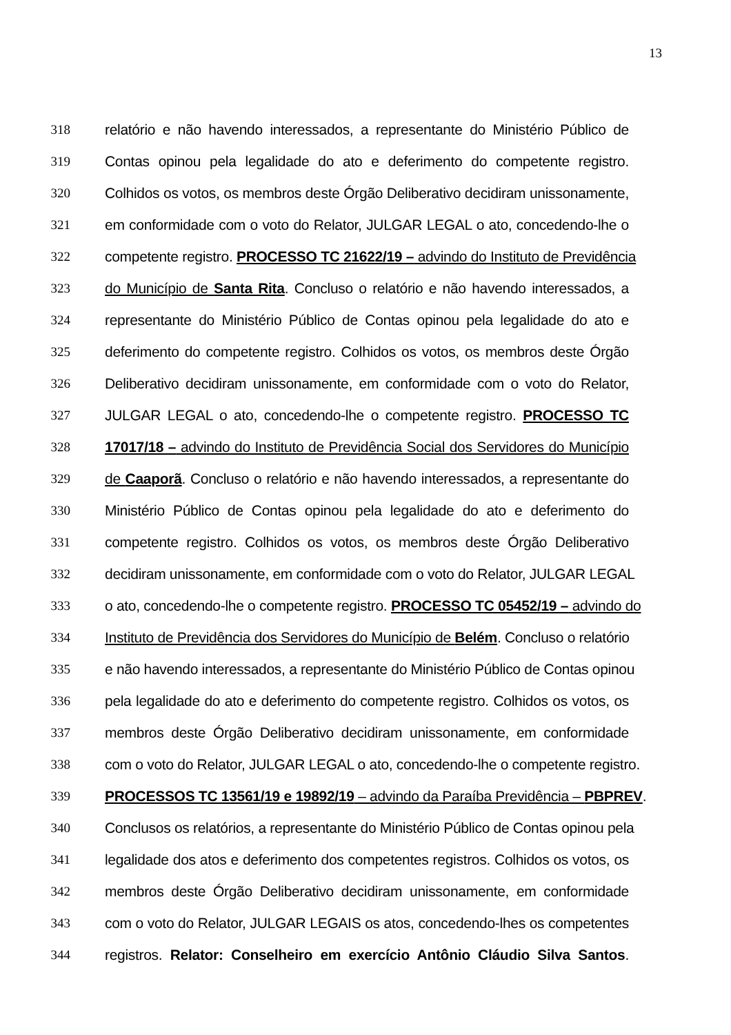13
318 relatório e não havendo interessados, a representante do Ministério Público de
319 Contas opinou pela legalidade do ato e deferimento do competente registro.
320 Colhidos os votos, os membros deste Órgão Deliberativo decidiram unissonamente,
321 em conformidade com o voto do Relator, JULGAR LEGAL o ato, concedendo-lhe o
322 competente registro. PROCESSO TC 21622/19 – advindo do Instituto de Previdência
323 do Município de Santa Rita. Concluso o relatório e não havendo interessados, a
324 representante do Ministério Público de Contas opinou pela legalidade do ato e
325 deferimento do competente registro. Colhidos os votos, os membros deste Órgão
326 Deliberativo decidiram unissonamente, em conformidade com o voto do Relator,
327 JULGAR LEGAL o ato, concedendo-lhe o competente registro. PROCESSO TC
328 17017/18 – advindo do Instituto de Previdência Social dos Servidores do Município
329 de Caaporã. Concluso o relatório e não havendo interessados, a representante do
330 Ministério Público de Contas opinou pela legalidade do ato e deferimento do
331 competente registro. Colhidos os votos, os membros deste Órgão Deliberativo
332 decidiram unissonamente, em conformidade com o voto do Relator, JULGAR LEGAL
333 o ato, concedendo-lhe o competente registro. PROCESSO TC 05452/19 – advindo do
334 Instituto de Previdência dos Servidores do Município de Belém. Concluso o relatório
335 e não havendo interessados, a representante do Ministério Público de Contas opinou
336 pela legalidade do ato e deferimento do competente registro. Colhidos os votos, os
337 membros deste Órgão Deliberativo decidiram unissonamente, em conformidade
338 com o voto do Relator, JULGAR LEGAL o ato, concedendo-lhe o competente registro.
339 PROCESSOS TC 13561/19 e 19892/19 – advindo da Paraíba Previdência – PBPREV.
340 Conclusos os relatórios, a representante do Ministério Público de Contas opinou pela
341 legalidade dos atos e deferimento dos competentes registros. Colhidos os votos, os
342 membros deste Órgão Deliberativo decidiram unissonamente, em conformidade
343 com o voto do Relator, JULGAR LEGAIS os atos, concedendo-lhes os competentes
344 registros. Relator: Conselheiro em exercício Antônio Cláudio Silva Santos.